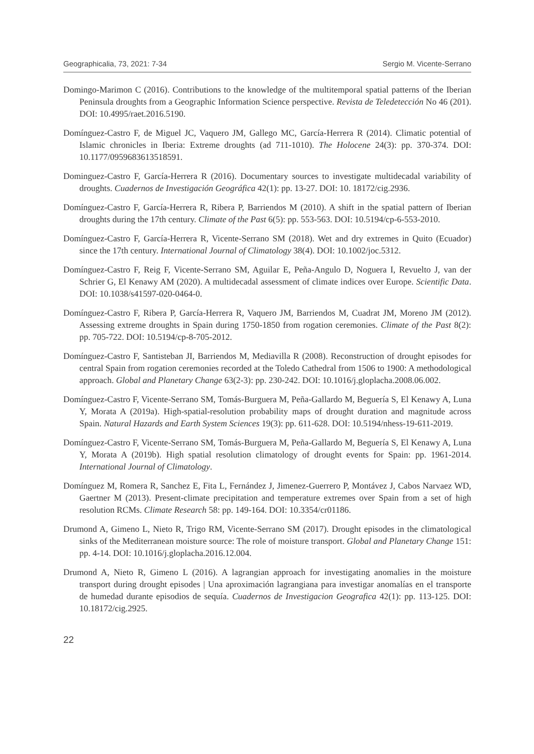Geographicalia, 73, 2021: 7-34 Sergio M. Vicente-Serrano
Domingo-Marimon C (2016). Contributions to the knowledge of the multitemporal spatial patterns of the Iberian Peninsula droughts from a Geographic Information Science perspective. Revista de Teledetección No 46 (201). DOI: 10.4995/raet.2016.5190.
Domínguez-Castro F, de Miguel JC, Vaquero JM, Gallego MC, García-Herrera R (2014). Climatic potential of Islamic chronicles in Iberia: Extreme droughts (ad 711-1010). The Holocene 24(3): pp. 370-374. DOI: 10.1177/0959683613518591.
Dominguez-Castro F, García-Herrera R (2016). Documentary sources to investigate multidecadal variability of droughts. Cuadernos de Investigación Geográfica 42(1): pp. 13-27. DOI: 10. 18172/cig.2936.
Domínguez-Castro F, García-Herrera R, Ribera P, Barriendos M (2010). A shift in the spatial pattern of Iberian droughts during the 17th century. Climate of the Past 6(5): pp. 553-563. DOI: 10.5194/cp-6-553-2010.
Domínguez-Castro F, García-Herrera R, Vicente-Serrano SM (2018). Wet and dry extremes in Quito (Ecuador) since the 17th century. International Journal of Climatology 38(4). DOI: 10.1002/joc.5312.
Domínguez-Castro F, Reig F, Vicente-Serrano SM, Aguilar E, Peña-Angulo D, Noguera I, Revuelto J, van der Schrier G, El Kenawy AM (2020). A multidecadal assessment of climate indices over Europe. Scientific Data. DOI: 10.1038/s41597-020-0464-0.
Domínguez-Castro F, Ribera P, García-Herrera R, Vaquero JM, Barriendos M, Cuadrat JM, Moreno JM (2012). Assessing extreme droughts in Spain during 1750-1850 from rogation ceremonies. Climate of the Past 8(2): pp. 705-722. DOI: 10.5194/cp-8-705-2012.
Domínguez-Castro F, Santisteban JI, Barriendos M, Mediavilla R (2008). Reconstruction of drought episodes for central Spain from rogation ceremonies recorded at the Toledo Cathedral from 1506 to 1900: A methodological approach. Global and Planetary Change 63(2-3): pp. 230-242. DOI: 10.1016/j.gloplacha.2008.06.002.
Domínguez-Castro F, Vicente-Serrano SM, Tomás-Burguera M, Peña-Gallardo M, Beguería S, El Kenawy A, Luna Y, Morata A (2019a). High-spatial-resolution probability maps of drought duration and magnitude across Spain. Natural Hazards and Earth System Sciences 19(3): pp. 611-628. DOI: 10.5194/nhess-19-611-2019.
Domínguez-Castro F, Vicente-Serrano SM, Tomás-Burguera M, Peña-Gallardo M, Beguería S, El Kenawy A, Luna Y, Morata A (2019b). High spatial resolution climatology of drought events for Spain: pp. 1961-2014. International Journal of Climatology.
Domínguez M, Romera R, Sanchez E, Fita L, Fernández J, Jimenez-Guerrero P, Montávez J, Cabos Narvaez WD, Gaertner M (2013). Present-climate precipitation and temperature extremes over Spain from a set of high resolution RCMs. Climate Research 58: pp. 149-164. DOI: 10.3354/cr01186.
Drumond A, Gimeno L, Nieto R, Trigo RM, Vicente-Serrano SM (2017). Drought episodes in the climatological sinks of the Mediterranean moisture source: The role of moisture transport. Global and Planetary Change 151: pp. 4-14. DOI: 10.1016/j.gloplacha.2016.12.004.
Drumond A, Nieto R, Gimeno L (2016). A lagrangian approach for investigating anomalies in the moisture transport during drought episodes | Una aproximación lagrangiana para investigar anomalías en el transporte de humedad durante episodios de sequía. Cuadernos de Investigacion Geografica 42(1): pp. 113-125. DOI: 10.18172/cig.2925.
22